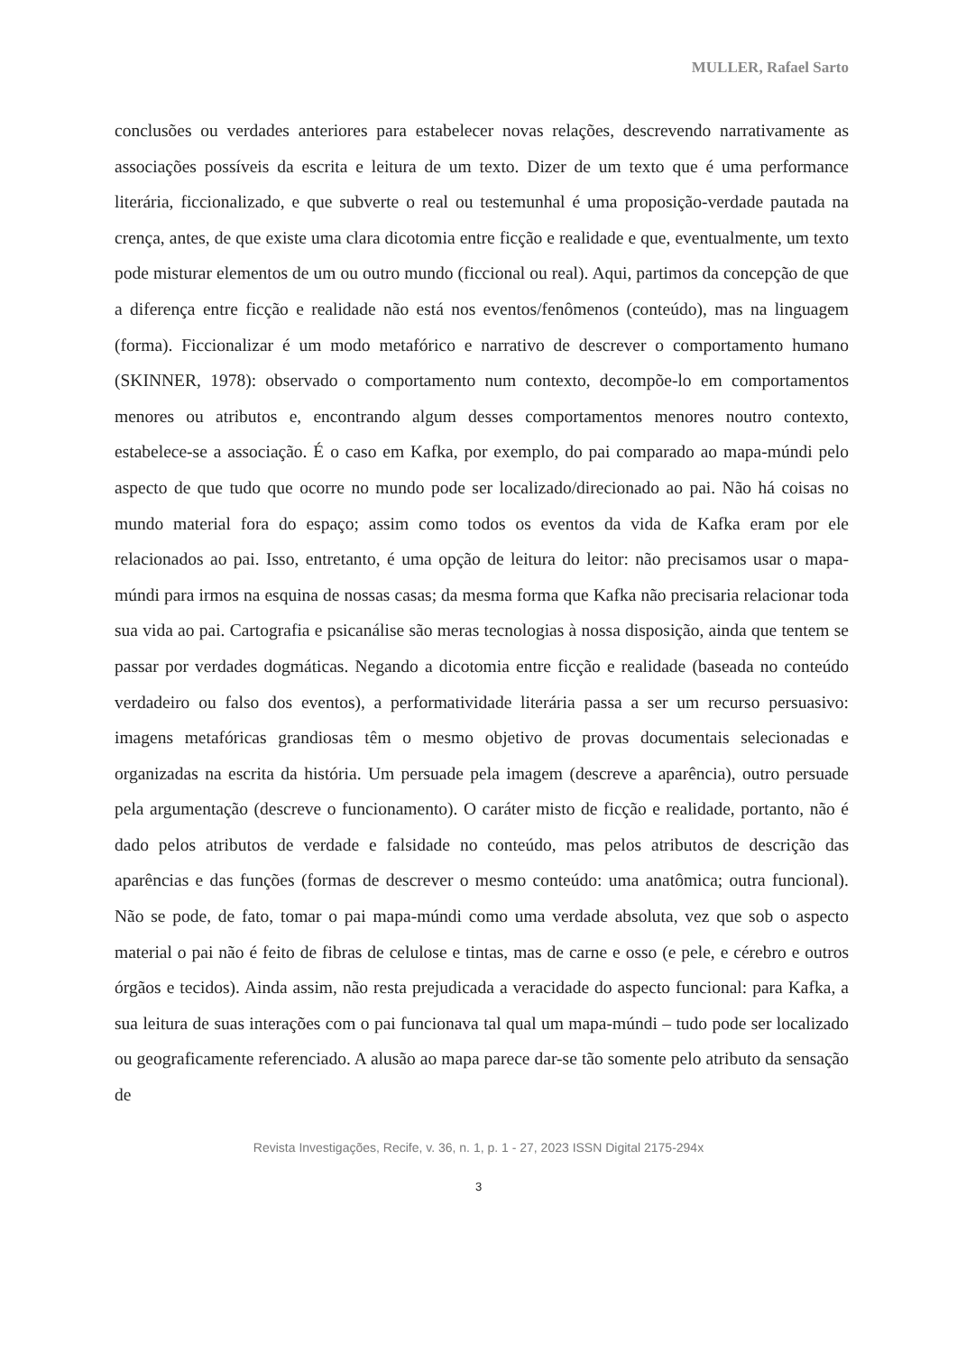MULLER, Rafael Sarto
conclusões ou verdades anteriores para estabelecer novas relações, descrevendo narrativamente as associações possíveis da escrita e leitura de um texto. Dizer de um texto que é uma performance literária, ficcionalizado, e que subverte o real ou testemunhal é uma proposição-verdade pautada na crença, antes, de que existe uma clara dicotomia entre ficção e realidade e que, eventualmente, um texto pode misturar elementos de um ou outro mundo (ficcional ou real). Aqui, partimos da concepção de que a diferença entre ficção e realidade não está nos eventos/fenômenos (conteúdo), mas na linguagem (forma). Ficcionalizar é um modo metafórico e narrativo de descrever o comportamento humano (SKINNER, 1978): observado o comportamento num contexto, decompõe-lo em comportamentos menores ou atributos e, encontrando algum desses comportamentos menores noutro contexto, estabelece-se a associação. É o caso em Kafka, por exemplo, do pai comparado ao mapa-múndi pelo aspecto de que tudo que ocorre no mundo pode ser localizado/direcionado ao pai. Não há coisas no mundo material fora do espaço; assim como todos os eventos da vida de Kafka eram por ele relacionados ao pai. Isso, entretanto, é uma opção de leitura do leitor: não precisamos usar o mapa-múndi para irmos na esquina de nossas casas; da mesma forma que Kafka não precisaria relacionar toda sua vida ao pai. Cartografia e psicanálise são meras tecnologias à nossa disposição, ainda que tentem se passar por verdades dogmáticas. Negando a dicotomia entre ficção e realidade (baseada no conteúdo verdadeiro ou falso dos eventos), a performatividade literária passa a ser um recurso persuasivo: imagens metafóricas grandiosas têm o mesmo objetivo de provas documentais selecionadas e organizadas na escrita da história. Um persuade pela imagem (descreve a aparência), outro persuade pela argumentação (descreve o funcionamento). O caráter misto de ficção e realidade, portanto, não é dado pelos atributos de verdade e falsidade no conteúdo, mas pelos atributos de descrição das aparências e das funções (formas de descrever o mesmo conteúdo: uma anatômica; outra funcional). Não se pode, de fato, tomar o pai mapa-múndi como uma verdade absoluta, vez que sob o aspecto material o pai não é feito de fibras de celulose e tintas, mas de carne e osso (e pele, e cérebro e outros órgãos e tecidos). Ainda assim, não resta prejudicada a veracidade do aspecto funcional: para Kafka, a sua leitura de suas interações com o pai funcionava tal qual um mapa-múndi – tudo pode ser localizado ou geograficamente referenciado. A alusão ao mapa parece dar-se tão somente pelo atributo da sensação de
Revista Investigações, Recife, v. 36, n. 1, p. 1 - 27, 2023 ISSN Digital 2175-294x
3